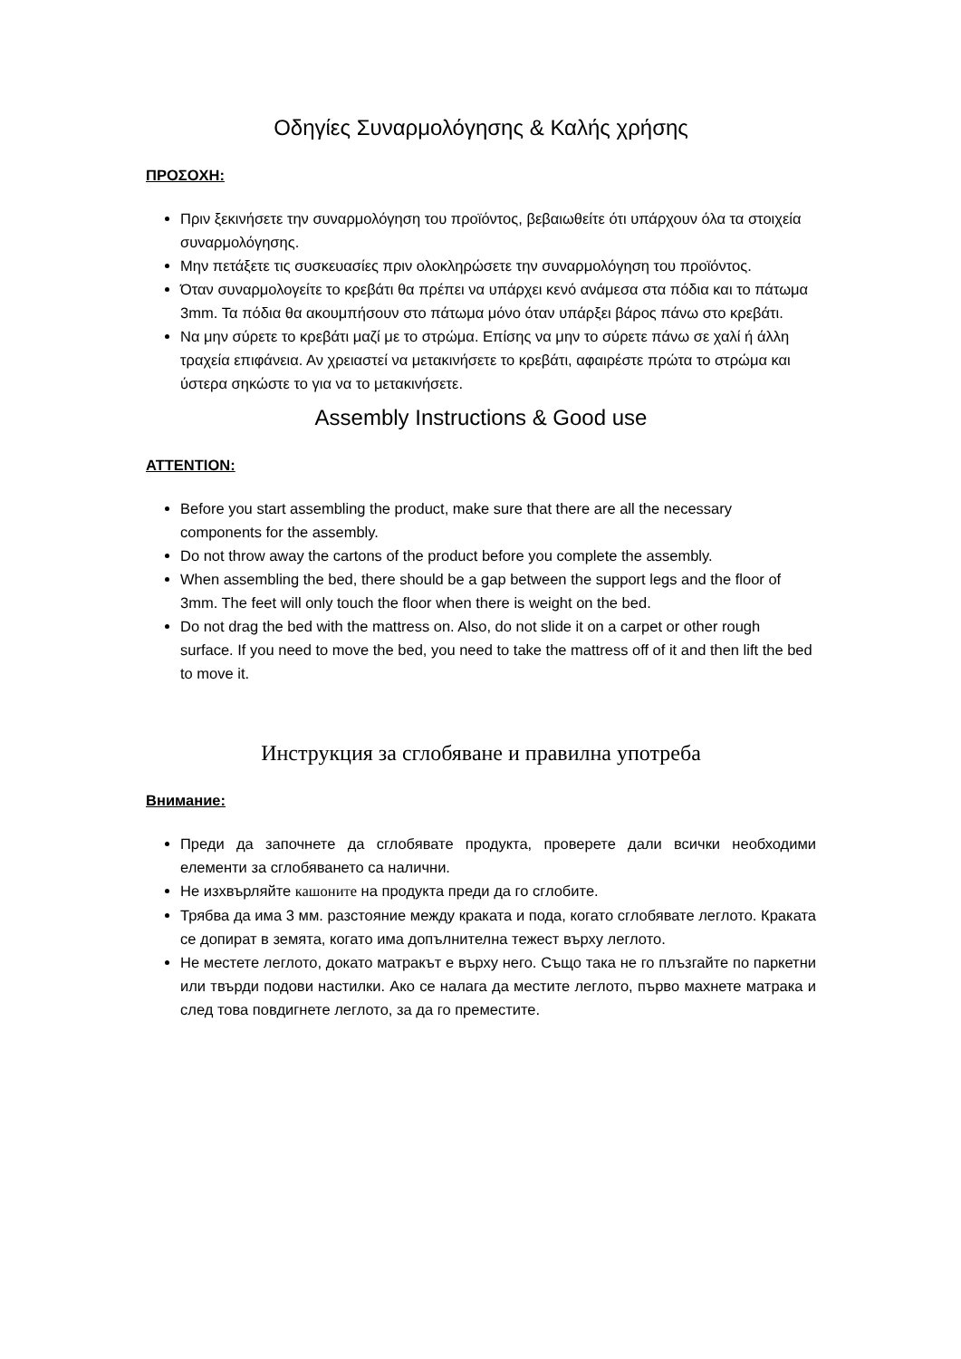Οδηγίες Συναρμολόγησης & Καλής χρήσης
ΠΡΟΣΟΧΗ:
Πριν ξεκινήσετε την συναρμολόγηση του προϊόντος, βεβαιωθείτε ότι υπάρχουν όλα τα στοιχεία συναρμολόγησης.
Μην πετάξετε τις συσκευασίες πριν ολοκληρώσετε την συναρμολόγηση του προϊόντος.
Όταν συναρμολογείτε το κρεβάτι θα πρέπει να υπάρχει κενό ανάμεσα στα πόδια και το πάτωμα 3mm. Τα πόδια θα ακουμπήσουν στο πάτωμα μόνο όταν υπάρξει βάρος πάνω στο κρεβάτι.
Να μην σύρετε το κρεβάτι μαζί με το στρώμα. Επίσης να μην το σύρετε πάνω σε χαλί ή άλλη τραχεία επιφάνεια. Αν χρειαστεί να μετακινήσετε το κρεβάτι, αφαιρέστε πρώτα το στρώμα και ύστερα σηκώστε το για να το μετακινήσετε.
Assembly Instructions & Good use
ATTENTION:
Before you start assembling the product, make sure that there are all the necessary components for the assembly.
Do not throw away the cartons of the product before you complete the assembly.
When assembling the bed, there should be a gap between the support legs and the floor of 3mm. The feet will only touch the floor when there is weight on the bed.
Do not drag the bed with the mattress on. Also, do not slide it on a carpet or other rough surface. If you need to move the bed, you need to take the mattress off of it and then lift the bed to move it.
Инструкция за сглобяване и правилна употреба
Внимание:
Преди да започнете да сглобявате продукта, проверете дали всички необходими елементи за сглобяването са налични.
Не изхвърляйте кашоните на продукта преди да го сглобите.
Трябва да има 3 мм. разстояние между краката и пода, когато сглобявате леглото. Краката се допират в земята, когато има допълнителна тежест върху леглото.
Не местете леглото, докато матракът е върху него. Също така не го плъзгайте по паркетни или твърди подови настилки. Ако се налага да местите леглото, първо махнете матрака и след това повдигнете леглото, за да го преместите.